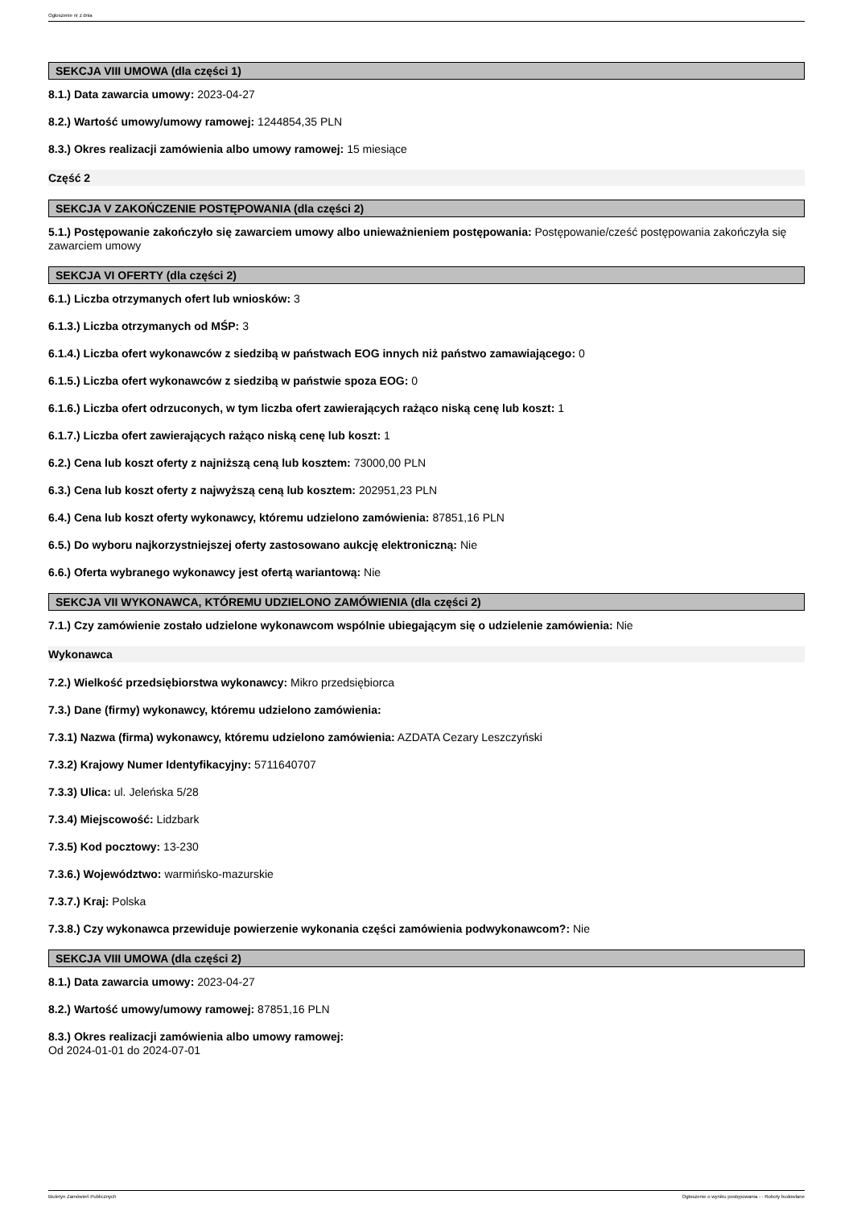Ogłoszenie nr z dnia
SEKCJA VIII UMOWA (dla części 1)
8.1.) Data zawarcia umowy: 2023-04-27
8.2.) Wartość umowy/umowy ramowej: 1244854,35 PLN
8.3.) Okres realizacji zamówienia albo umowy ramowej: 15 miesiące
Część 2
SEKCJA V ZAKOŃCZENIE POSTĘPOWANIA (dla części 2)
5.1.) Postępowanie zakończyło się zawarciem umowy albo unieważnieniem postępowania: Postępowanie/cześć postępowania zakończyła się zawarciem umowy
SEKCJA VI OFERTY (dla części 2)
6.1.) Liczba otrzymanych ofert lub wniosków: 3
6.1.3.) Liczba otrzymanych od MŚP: 3
6.1.4.) Liczba ofert wykonawców z siedzibą w państwach EOG innych niż państwo zamawiającego: 0
6.1.5.) Liczba ofert wykonawców z siedzibą w państwie spoza EOG: 0
6.1.6.) Liczba ofert odrzuconych, w tym liczba ofert zawierających rażąco niską cenę lub koszt: 1
6.1.7.) Liczba ofert zawierających rażąco niską cenę lub koszt: 1
6.2.) Cena lub koszt oferty z najniższą ceną lub kosztem: 73000,00 PLN
6.3.) Cena lub koszt oferty z najwyższą ceną lub kosztem: 202951,23 PLN
6.4.) Cena lub koszt oferty wykonawcy, któremu udzielono zamówienia: 87851,16 PLN
6.5.) Do wyboru najkorzystniejszej oferty zastosowano aukcję elektroniczną: Nie
6.6.) Oferta wybranego wykonawcy jest ofertą wariantową: Nie
SEKCJA VII WYKONAWCA, KTÓREMU UDZIELONO ZAMÓWIENIA (dla części 2)
7.1.) Czy zamówienie zostało udzielone wykonawcom wspólnie ubiegającym się o udzielenie zamówienia: Nie
Wykonawca
7.2.) Wielkość przedsiębiorstwa wykonawcy: Mikro przedsiębiorca
7.3.) Dane (firmy) wykonawcy, któremu udzielono zamówienia:
7.3.1) Nazwa (firma) wykonawcy, któremu udzielono zamówienia: AZDATA Cezary Leszczyński
7.3.2) Krajowy Numer Identyfikacyjny: 5711640707
7.3.3) Ulica: ul. Jeleńska 5/28
7.3.4) Miejscowość: Lidzbark
7.3.5) Kod pocztowy: 13-230
7.3.6.) Województwo: warmińsko-mazurskie
7.3.7.) Kraj: Polska
7.3.8.) Czy wykonawca przewiduje powierzenie wykonania części zamówienia podwykonawcom?: Nie
SEKCJA VIII UMOWA (dla części 2)
8.1.) Data zawarcia umowy: 2023-04-27
8.2.) Wartość umowy/umowy ramowej: 87851,16 PLN
8.3.) Okres realizacji zamówienia albo umowy ramowej:
Od 2024-01-01 do 2024-07-01
Biuletyn Zamówień Publicznych Ogłoszenie o wyniku postępowania - - Roboty budowlane